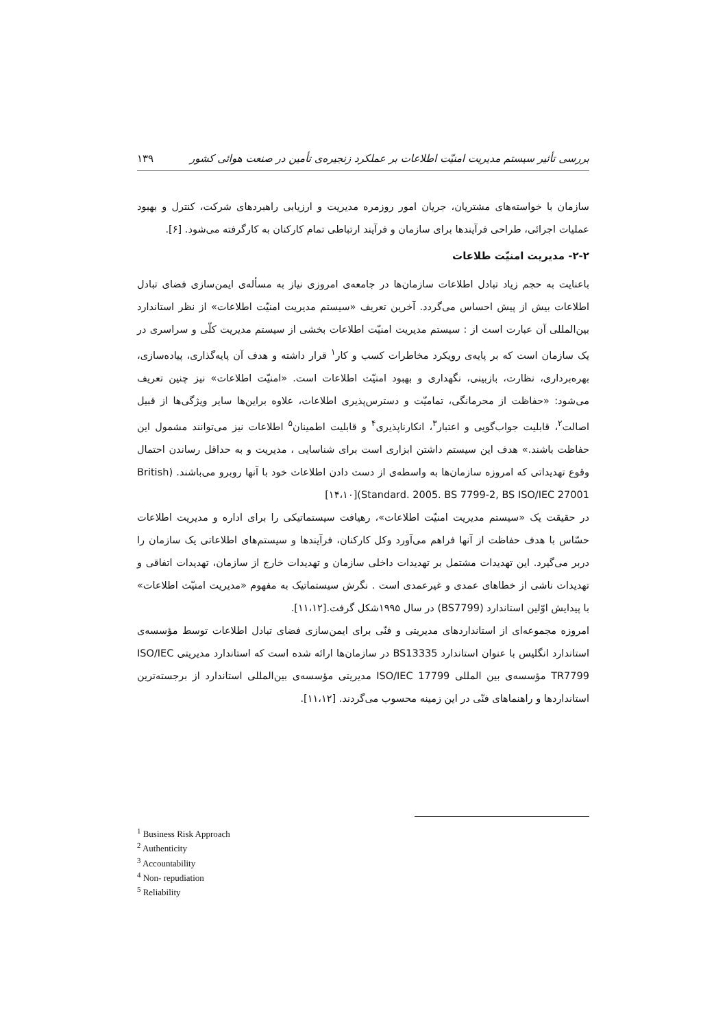بررسی تأثیر سیستم مدیریت امنیّت اطلاعات بر عملکرد زنجیره‌ی تأمین در صنعت هوائی کشور ۱۳۹
سازمان با خواسته‌های مشتریان، جریان امور روزمره مدیریت و ارزیابی راهبردهای شرکت، کنترل و بهبود عملیات اجرائی، طراحی فرآیندها برای سازمان و فرآیند ارتباطی تمام کارکنان به کارگرفته می‌شود. [۶].
۲-۲- مدیریت امنیّت طلاعات
باعنایت به حجم زیاد تبادل اطلاعات سازمان‌ها در جامعه‌ی امروزی نیاز به مسأله‌ی ایمن‌سازی فضای تبادل اطلاعات بیش از پیش احساس می‌گردد. آخرین تعریف «سیستم مدیریت امنیّت اطلاعات» از نظر استاندارد بین‌المللی آن عبارت است از : سیستم مدیریت امنیّت اطلاعات بخشی از سیستم مدیریت کلّی و سراسری در یک سازمان است که بر پایه‌ی رویکرد مخاطرات کسب و کار<sup>۱</sup> قرار داشته و هدف آن پایه‌گذاری، پیاده‌سازی، بهره‌برداری، نظارت، بازبینی، نگهداری و بهبود امنیّت اطلاعات است. «امنیّت اطلاعات» نیز چنین تعریف می‌شود: «حفاظت از محرمانگی، تمامیّت و دسترس‌پذیری اطلاعات، علاوه براین‌ها سایر ویژگی‌ها از قبیل اصالت<sup>۲</sup>، قابلیت جواب‌گویی و اعتبار<sup>۳</sup>، انکارناپذیری<sup>۴</sup> و قابلیت اطمینان<sup>۵</sup> اطلاعات نیز می‌توانند مشمول این حفاظت باشند.» هدف این سیستم داشتن ابزاری است برای شناسایی ، مدیریت و به حداقل رساندن احتمال وقوع تهدیداتی که امروزه سازمان‌ها به واسطه‌ی از دست دادن اطلاعات خود با آنها روبرو می‌باشند. (British Standard. 2005. BS 7799-2, BS ISO/IEC 27001)[۱۴،۱۰]
در حقیقت یک «سیستم مدیریت امنیّت اطلاعات»، رهیافت سیستماتیکی را برای اداره و مدیریت اطلاعات حسّاس با هدف حفاظت از آنها فراهم می‌آورد وکل کارکنان، فرآیندها و سیستم‌های اطلاعاتی یک سازمان را دربر می‌گیرد. این تهدیدات مشتمل بر تهدیدات داخلی سازمان و تهدیدات خارج از سازمان، تهدیدات اتفاقی و تهدیدات ناشی از خطاهای عمدی و غیرعمدی است . نگرش سیستماتیک به مفهوم «مدیریت امنیّت اطلاعات» با پیدایش اوّلین استاندارد (BS7799) در سال ۱۹۹۵شکل گرفت.[۱۱،۱۲].
امروزه مجموعه‌ای از استانداردهای مدیریتی و فنّی برای ایمن‌سازی فضای تبادل اطلاعات توسط مؤسسه‌ی استاندارد انگلیس با عنوان استاندارد BS13335 در سازمان‌ها ارائه شده است که استاندارد مدیریتی ISO/IEC TR7799 مؤسسه‌ی بین المللی ISO/IEC 17799 مدیریتی مؤسسه‌ی بین‌المللی استاندارد از برجسته‌ترین استانداردها و راهنماهای فنّی در این زمینه محسوب می‌گردند. [۱۱،۱۲].
<sup>1</sup> Business Risk Approach
<sup>2</sup> Authenticity
<sup>3</sup> Accountability
<sup>4</sup> Non- repudiation
<sup>5</sup> Reliability